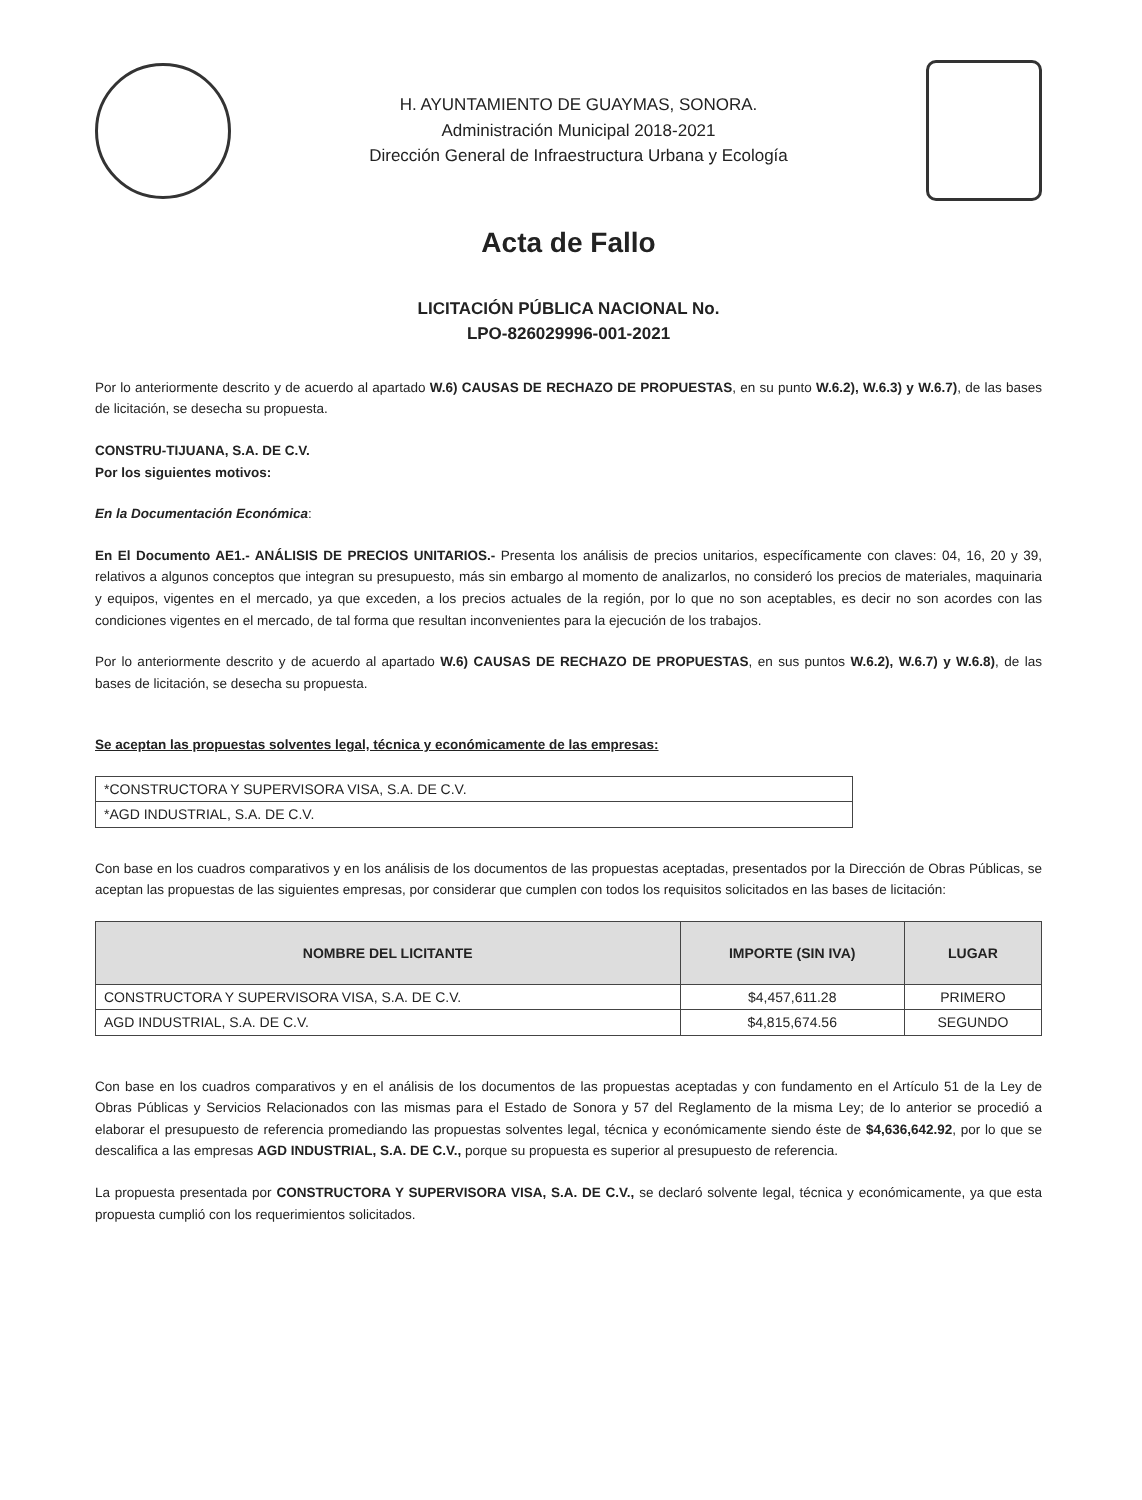H. AYUNTAMIENTO DE GUAYMAS, SONORA.
Administración Municipal 2018-2021
Dirección General de Infraestructura Urbana y Ecología
Acta de Fallo
LICITACIÓN PÚBLICA NACIONAL No.
LPO-826029996-001-2021
Por lo anteriormente descrito y de acuerdo al apartado W.6) CAUSAS DE RECHAZO DE PROPUESTAS, en su punto W.6.2), W.6.3) y W.6.7), de las bases de licitación, se desecha su propuesta.
CONSTRU-TIJUANA, S.A. DE C.V.
Por los siguientes motivos:
En la Documentación Económica:
En El Documento AE1.- ANÁLISIS DE PRECIOS UNITARIOS.- Presenta los análisis de precios unitarios, específicamente con claves: 04, 16, 20 y 39, relativos a algunos conceptos que integran su presupuesto, más sin embargo al momento de analizarlos, no consideró los precios de materiales, maquinaria y equipos, vigentes en el mercado, ya que exceden, a los precios actuales de la región, por lo que no son aceptables, es decir no son acordes con las condiciones vigentes en el mercado, de tal forma que resultan inconvenientes para la ejecución de los trabajos.
Por lo anteriormente descrito y de acuerdo al apartado W.6) CAUSAS DE RECHAZO DE PROPUESTAS, en sus puntos W.6.2), W.6.7) y W.6.8), de las bases de licitación, se desecha su propuesta.
Se aceptan las propuestas solventes legal, técnica y económicamente de las empresas:
| *CONSTRUCTORA Y SUPERVISORA VISA, S.A. DE C.V. |
| *AGD INDUSTRIAL, S.A. DE C.V. |
Con base en los cuadros comparativos y en los análisis de los documentos de las propuestas aceptadas, presentados por la Dirección de Obras Públicas, se aceptan las propuestas de las siguientes empresas, por considerar que cumplen con todos los requisitos solicitados en las bases de licitación:
| NOMBRE DEL LICITANTE | IMPORTE (SIN IVA) | LUGAR |
| --- | --- | --- |
| CONSTRUCTORA Y SUPERVISORA VISA, S.A. DE C.V. | $4,457,611.28 | PRIMERO |
| AGD INDUSTRIAL, S.A. DE C.V. | $4,815,674.56 | SEGUNDO |
Con base en los cuadros comparativos y en el análisis de los documentos de las propuestas aceptadas y con fundamento en el Artículo 51 de la Ley de Obras Públicas y Servicios Relacionados con las mismas para el Estado de Sonora y 57 del Reglamento de la misma Ley; de lo anterior se procedió a elaborar el presupuesto de referencia promediando las propuestas solventes legal, técnica y económicamente siendo éste de $4,636,642.92, por lo que se descalifica a las empresas AGD INDUSTRIAL, S.A. DE C.V., porque su propuesta es superior al presupuesto de referencia.
La propuesta presentada por CONSTRUCTORA Y SUPERVISORA VISA, S.A. DE C.V., se declaró solvente legal, técnica y económicamente, ya que esta propuesta cumplió con los requerimientos solicitados.